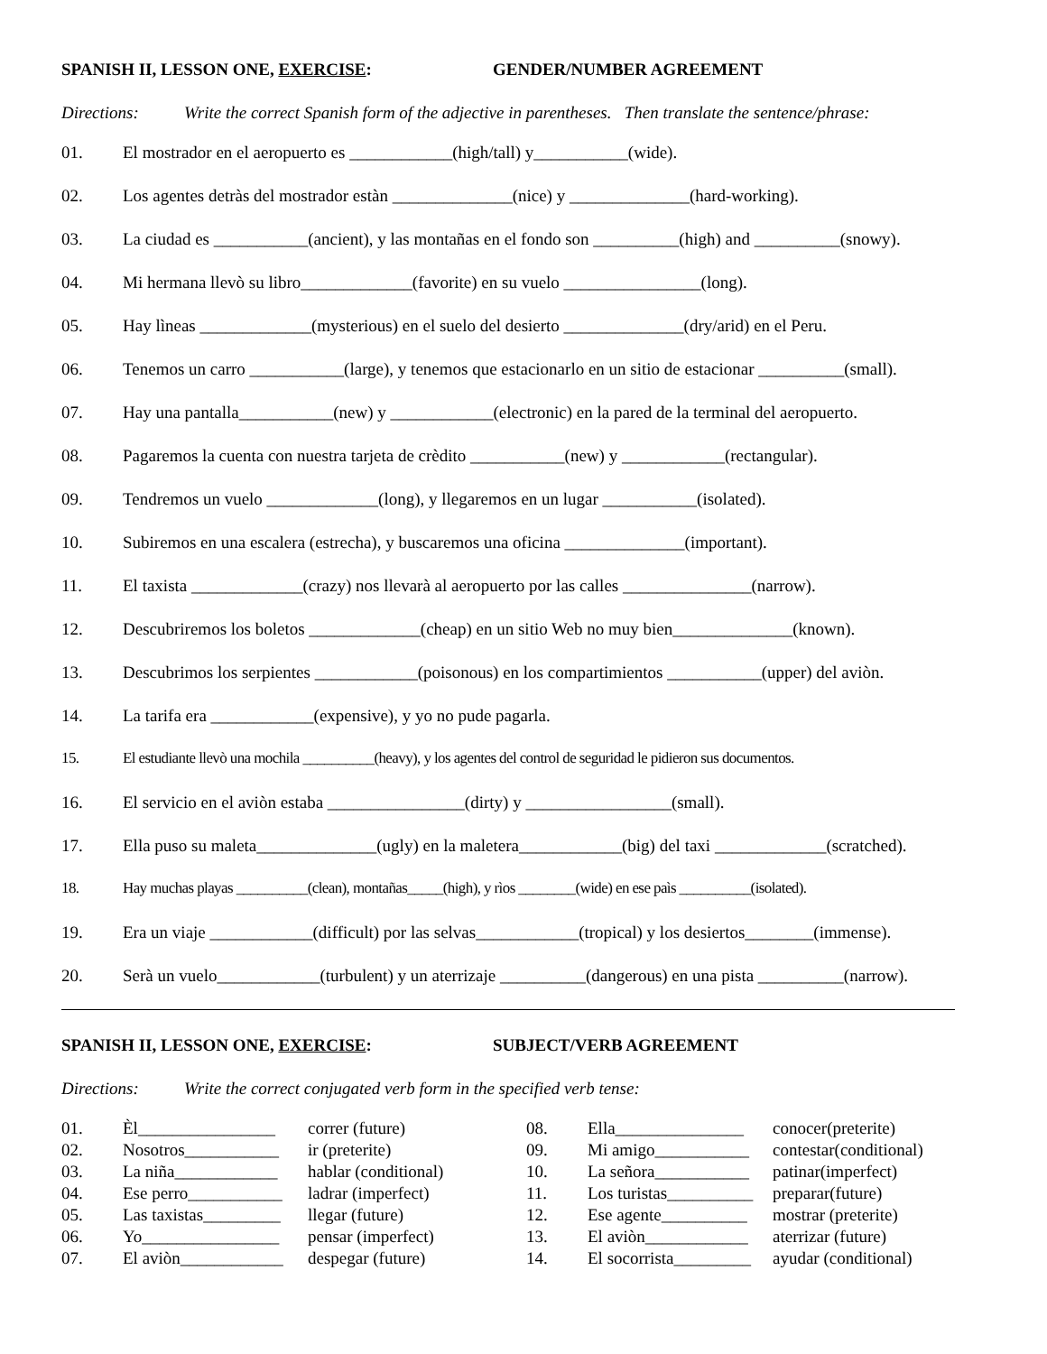SPANISH II, LESSON ONE, EXERCISE: GENDER/NUMBER AGREEMENT
Directions: Write the correct Spanish form of the adjective in parentheses. Then translate the sentence/phrase:
01. El mostrador en el aeropuerto es ____________(high/tall) y___________(wide).
02. Los agentes detràs del mostrador estàn ______________(nice) y ______________(hard-working).
03. La ciudad es ___________(ancient), y las montañas en el fondo son __________(high) and __________(snowy).
04. Mi hermana llevò su libro_____________(favorite) en su vuelo ________________(long).
05. Hay lìneas _____________(mysterious) en el suelo del desierto ______________(dry/arid) en el Peru.
06. Tenemos un carro ___________(large), y tenemos que estacionarlo en un sitio de estacionar __________(small).
07. Hay una pantalla___________(new) y ____________(electronic) en la pared de la terminal del aeropuerto.
08. Pagaremos la cuenta con nuestra tarjeta de crèdito ___________(new) y ____________(rectangular).
09. Tendremos un vuelo _____________(long), y llegaremos en un lugar ___________(isolated).
10. Subiremos en una escalera (estrecha), y buscaremos una oficina ______________(important).
11. El taxista _____________(crazy) nos llevarà al aeropuerto por las calles _______________(narrow).
12. Descubriremos los boletos _____________(cheap) en un sitio Web no muy bien______________(known).
13. Descubrimos los serpientes ____________(poisonous) en los compartimientos ___________(upper) del aviòn.
14. La tarifa era ____________(expensive), y yo no pude pagarla.
15. El estudiante llevò una mochila __________(heavy), y los agentes del control de seguridad le pidieron sus documentos.
16. El servicio en el aviòn estaba ________________(dirty) y _________________(small).
17. Ella puso su maleta______________(ugly) en la maletera____________(big) del taxi _____________(scratched).
18. Hay muchas playas __________(clean), montañas_____(high), y rìos ________(wide) en ese paìs __________(isolated).
19. Era un viaje ____________(difficult) por las selvas____________(tropical) y los desiertos________(immense).
20. Serà un vuelo____________(turbulent) y un aterrizaje __________(dangerous) en una pista __________(narrow).
SPANISH II, LESSON ONE, EXERCISE: SUBJECT/VERB AGREEMENT
Directions: Write the correct conjugated verb form in the specified verb tense:
01. Èl________________ correr (future)
02. Nosotros___________ ir (preterite)
03. La niña____________ hablar (conditional)
04. Ese perro___________ ladrar (imperfect)
05. Las taxistas_________ llegar (future)
06. Yo________________ pensar (imperfect)
07. El aviòn____________ despegar (future)
08. Ella_______________ conocer(preterite)
09. Mi amigo___________ contestar(conditional)
10. La señora___________ patinar(imperfect)
11. Los turistas__________ preparar(future)
12. Ese agente__________ mostrar (preterite)
13. El aviòn____________ aterrizar (future)
14. El socorrista_________ ayudar (conditional)